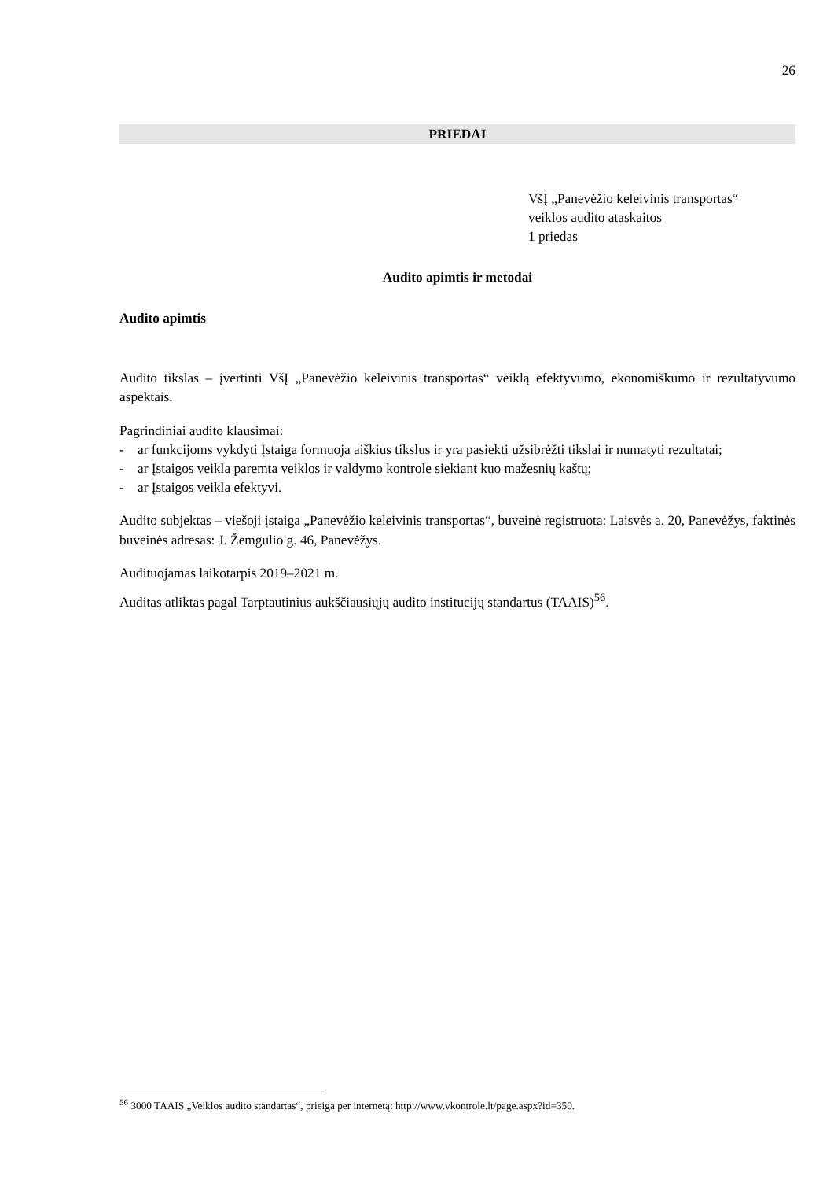26
PRIEDAI
VšĮ „Panevėžio keleivinis transportas“
veiklos audito ataskaitos
1 priedas
Audito apimtis ir metodai
Audito apimtis
Audito tikslas – įvertinti VšĮ „Panevėžio keleivinis transportas“ veiklą efektyvumo, ekonomiškumo ir rezultatyvumo aspektais.
Pagrindiniai audito klausimai:
- ar funkcijoms vykdyti Įstaiga formuoja aiškius tikslus ir yra pasiekti užsibrėžti tikslai ir numatyti rezultatai;
- ar Įstaigos veikla paremta veiklos ir valdymo kontrole siekiant kuo mažesnių kaštų;
- ar Įstaigos veikla efektyvi.
Audito subjektas – viešoji įstaiga „Panevėžio keleivinis transportas“, buveinė registruota: Laisvės a. 20, Panevėžys, faktinės buveinės adresas: J. Žemgulio g. 46, Panevėžys.
Audituojamas laikotarpis 2019–2021 m.
Auditas atliktas pagal Tarptautinius aukščiausiųjų audito institucijų standartus (TAAIS)<sup>56</sup>.
<sup>56</sup> 3000 TAAIS „Veiklos audito standartas“, prieiga per internetą: http://www.vkontrole.lt/page.aspx?id=350.